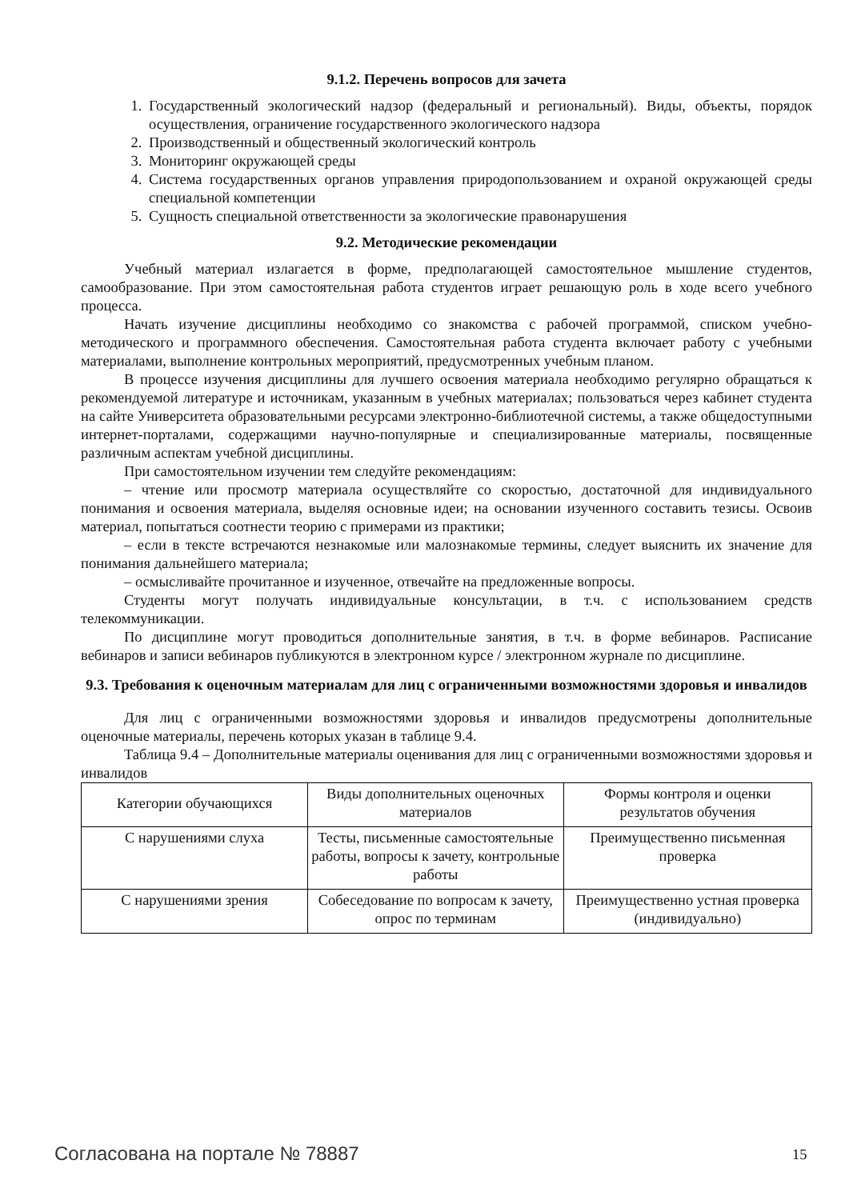9.1.2. Перечень вопросов для зачета
1. Государственный экологический надзор (федеральный и региональный). Виды, объекты, порядок осуществления, ограничение государственного экологического надзора
2. Производственный и общественный экологический контроль
3. Мониторинг окружающей среды
4. Система государственных органов управления природопользованием и охраной окружающей среды специальной компетенции
5. Сущность специальной ответственности за экологические правонарушения
9.2. Методические рекомендации
Учебный материал излагается в форме, предполагающей самостоятельное мышление студентов, самообразование. При этом самостоятельная работа студентов играет решающую роль в ходе всего учебного процесса.
Начать изучение дисциплины необходимо со знакомства с рабочей программой, списком учебно-методического и программного обеспечения. Самостоятельная работа студента включает работу с учебными материалами, выполнение контрольных мероприятий, предусмотренных учебным планом.
В процессе изучения дисциплины для лучшего освоения материала необходимо регулярно обращаться к рекомендуемой литературе и источникам, указанным в учебных материалах; пользоваться через кабинет студента на сайте Университета образовательными ресурсами электронно-библиотечной системы, а также общедоступными интернет-порталами, содержащими научно-популярные и специализированные материалы, посвященные различным аспектам учебной дисциплины.
При самостоятельном изучении тем следуйте рекомендациям:
– чтение или просмотр материала осуществляйте со скоростью, достаточной для индивидуального понимания и освоения материала, выделяя основные идеи; на основании изученного составить тезисы. Освоив материал, попытаться соотнести теорию с примерами из практики;
– если в тексте встречаются незнакомые или малознакомые термины, следует выяснить их значение для понимания дальнейшего материала;
– осмысливайте прочитанное и изученное, отвечайте на предложенные вопросы.
Студенты могут получать индивидуальные консультации, в т.ч. с использованием средств телекоммуникации.
По дисциплине могут проводиться дополнительные занятия, в т.ч. в форме вебинаров. Расписание вебинаров и записи вебинаров публикуются в электронном курсе / электронном журнале по дисциплине.
9.3. Требования к оценочным материалам для лиц с ограниченными возможностями здоровья и инвалидов
Для лиц с ограниченными возможностями здоровья и инвалидов предусмотрены дополнительные оценочные материалы, перечень которых указан в таблице 9.4.
Таблица 9.4 – Дополнительные материалы оценивания для лиц с ограниченными возможностями здоровья и инвалидов
| Категории обучающихся | Виды дополнительных оценочных материалов | Формы контроля и оценки результатов обучения |
| С нарушениями слуха | Тесты, письменные самостоятельные работы, вопросы к зачету, контрольные работы | Преимущественно письменная проверка |
| С нарушениями зрения | Собеседование по вопросам к зачету, опрос по терминам | Преимущественно устная проверка (индивидуально) |
Согласована на портале № 78887 15